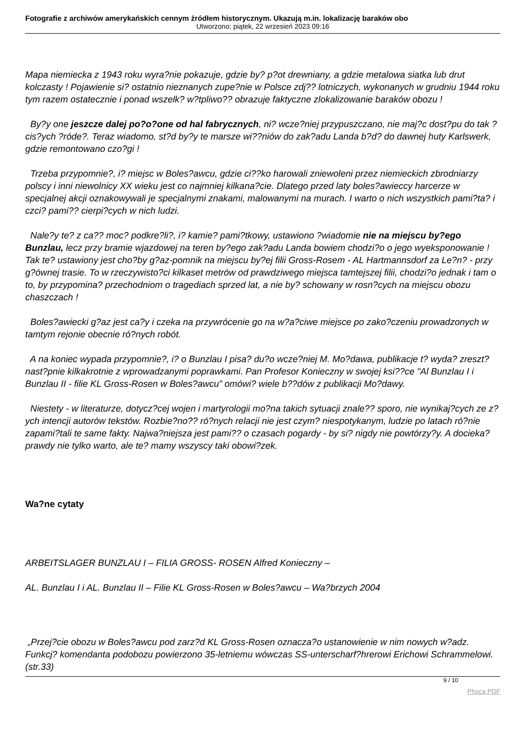Fotografie z archiwów amerykańskich cennym źródłem historycznym. Ukazują m.in. lokalizację baraków obo
Utworzono: piątek, 22 wrzesień 2023 09:16
Mapa niemiecka z 1943 roku wyra?nie pokazuje, gdzie by? p?ot drewniany, a gdzie metalowa siatka lub drut kolczasty ! Pojawienie si? ostatnio nieznanych zupe?nie w Polsce zdj?? lotniczych, wykonanych w grudniu 1944 roku tym razem ostatecznie i ponad wszelk? w?tpliwo?? obrazuje faktyczne zlokalizowanie baraków obozu !
By?y one jeszcze dalej po?o?one od hal fabrycznych, ni? wcze?niej przypuszczano, nie maj?c dost?pu do tak ?cis?ych ?róde?. Teraz wiadomo, st?d by?y te marsze wi??niów do zak?adu Landa b?d? do dawnej huty Karlswerk, gdzie remontowano czo?gi !
Trzeba przypomnie?, i? miejsc w Boles?awcu, gdzie ci??ko harowali zniewoleni przez niemieckich zbrodniarzy polscy i inni niewolnicy XX wieku jest co najmniej kilkana?cie. Dlatego przed laty boles?awieccy harcerze w specjalnej akcji oznakowywali je specjalnymi znakami, malowanymi na murach. I warto o nich wszystkich pami?ta? i czci? pami?? cierpi?cych w nich ludzi.
Nale?y te? z ca?? moc? podkre?li?, i? kamie? pami?tkowy, ustawiono ?wiadomie nie na miejscu by?ego Bunzlau, lecz przy bramie wjazdowej na teren by?ego zak?adu Landa bowiem chodzi?o o jego wyeksponowanie ! Tak te? ustawiony jest cho?by g?az-pomnik na miejscu by?ej filii Gross-Rosem - AL Hartmannsdorf za Le?n? - przy g?ównej trasie. To w rzeczywisto?ci kilkaset metrów od prawdziwego miejsca tamtejszej filii, chodzi?o jednak i tam o to, by przypomina? przechodniom o tragediach sprzed lat, a nie by? schowany w rosn?cych na miejscu obozu chaszczach !
Boles?awiecki g?az jest ca?y i czeka na przywrócenie go na w?a?ciwe miejsce po zako?czeniu prowadzonych w tamtym rejonie obecnie ró?nych robót.
A na koniec wypada przypomnie?, i? o Bunzlau I pisa? du?o wcze?niej M. Mo?dawa, publikacje t? wyda? zreszt? nast?pnie kilkakrotnie z wprowadzanymi poprawkami. Pan Profesor Konieczny w swojej ksi??ce "Al Bunzlau I i Bunzlau II - filie KL Gross-Rosen w Boles?awcu” omówi? wiele b??dów z publikacji Mo?dawy.
Niestety - w literaturze, dotycz?cej wojen i martyrologii mo?na takich sytuacji znale?? sporo, nie wynikaj?cych ze z?ych intencji autorów tekstów. Rozbie?no?? ró?nych relacji nie jest czym? niespotykanym, ludzie po latach ró?nie zapami?tali te same fakty. Najwa?niejsza jest pami?? o czasach pogardy - by si? nigdy nie powtórzy?y. A docieka? prawdy nie tylko warto, ale te? mamy wszyscy taki obowi?zek.
Wa?ne cytaty
ARBEITSLAGER BUNZLAU I – FILIA GROSS- ROSEN Alfred Konieczny –
AL. Bunzlau I i AL. Bunzlau II – Filie KL Gross-Rosen w Boles?awcu – Wa?brzych 2004
„Przej?cie obozu w Boles?awcu pod zarz?d KL Gross-Rosen oznacza?o ustanowienie w nim nowych w?adz. Funkcj? komendanta podobozu powierzono 35-letniemu wówczas SS-unterscharf?hrerowi Erichowi Schrammelowi. (str.33)
9 / 10
Phoca PDF